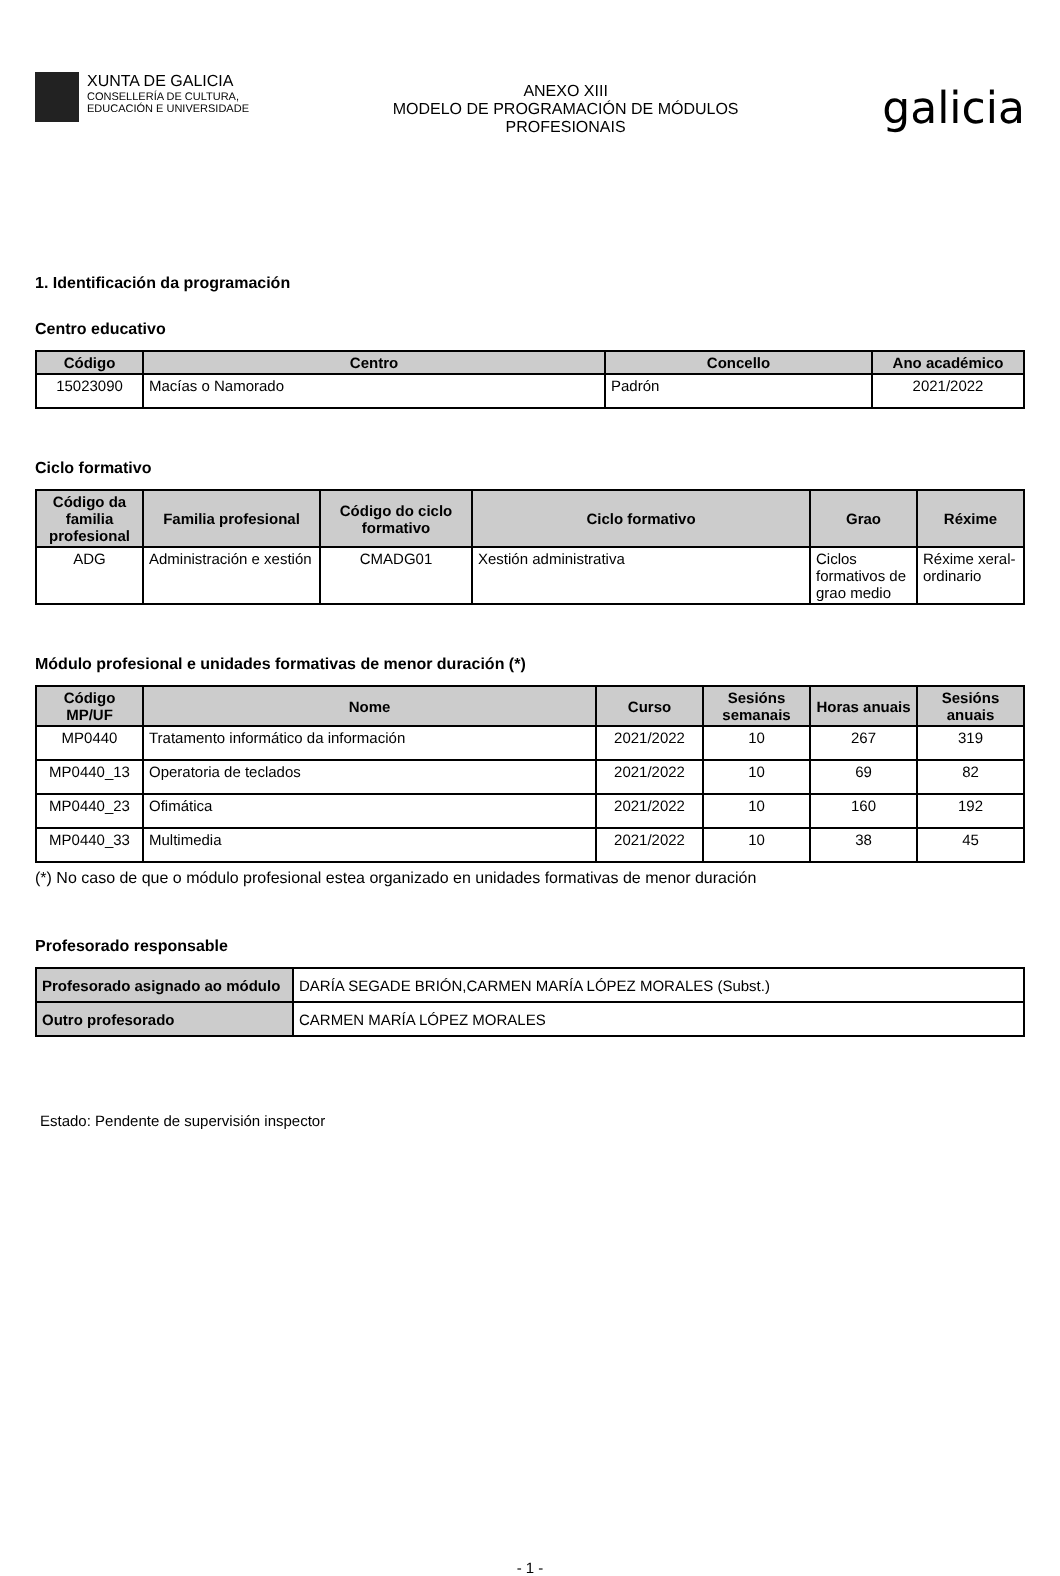XUNTA DE GALICIA
CONSELLERÍA DE CULTURA,
EDUCACIÓN E UNIVERSIDADE
ANEXO XIII
MODELO DE PROGRAMACIÓN DE MÓDULOS
PROFESIONAIS
galicia
1. Identificación da programación
Centro educativo
| Código | Centro | Concello | Ano académico |
| --- | --- | --- | --- |
| 15023090 | Macías o Namorado | Padrón | 2021/2022 |
Ciclo formativo
| Código da familia profesional | Familia profesional | Código do ciclo formativo | Ciclo formativo | Grao | Réxime |
| --- | --- | --- | --- | --- | --- |
| ADG | Administración e xestión | CMADG01 | Xestión administrativa | Ciclos formativos de grao medio | Réxime xeral-ordinario |
Módulo profesional e unidades formativas de menor duración (*)
| Código MP/UF | Nome | Curso | Sesións semanais | Horas anuais | Sesións anuais |
| --- | --- | --- | --- | --- | --- |
| MP0440 | Tratamento informático da información | 2021/2022 | 10 | 267 | 319 |
| MP0440_13 | Operatoria de teclados | 2021/2022 | 10 | 69 | 82 |
| MP0440_23 | Ofimática | 2021/2022 | 10 | 160 | 192 |
| MP0440_33 | Multimedia | 2021/2022 | 10 | 38 | 45 |
(*) No caso de que o módulo profesional estea organizado en unidades formativas de menor duración
Profesorado responsable
| Profesorado asignado ao módulo | DARÍA SEGADE BRIÓN,CARMEN MARÍA LÓPEZ MORALES (Subst.) |
| Outro profesorado | CARMEN MARÍA LÓPEZ MORALES |
Estado: Pendente de supervisión inspector
- 1 -